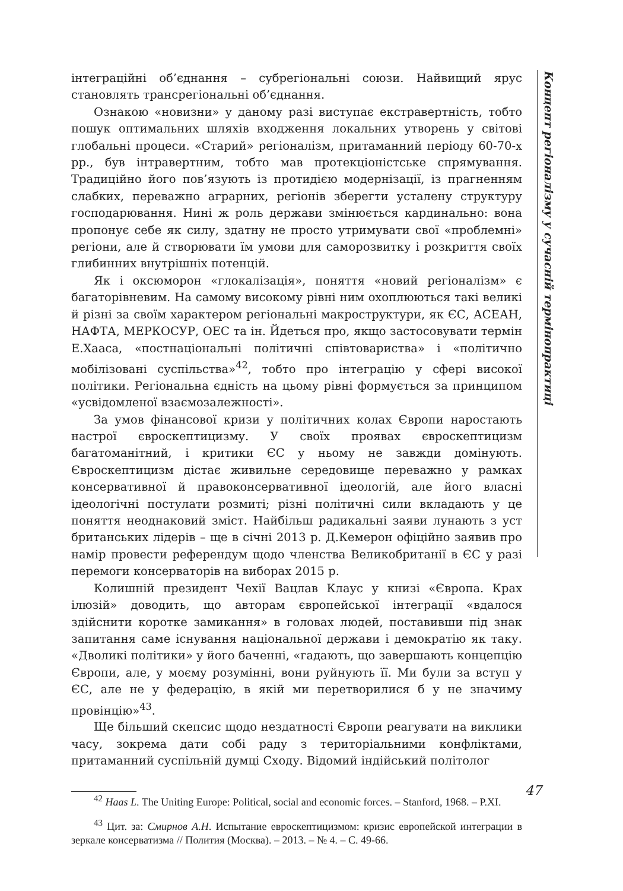інтеграційні об’єднання – субрегіональні союзи. Найвищий ярус становлять трансрегіональні об’єднання.
Ознакою «новизни» у даному разі виступає екстравертність, тобто пошук оптимальних шляхів входження локальних утворень у світові глобальні процеси. «Старий» регіоналізм, притаманний періоду 60-70-х рр., був інтравертним, тобто мав протекціоністське спрямування. Традиційно його пов’язують із протидією модернізації, із прагненням слабких, переважно аграрних, регіонів зберегти усталену структуру господарювання. Нині ж роль держави змінюється кардинально: вона пропонує себе як силу, здатну не просто утримувати свої «проблемні» регіони, але й створювати їм умови для саморозвитку і розкриття своїх глибинних внутрішніх потенцій.
Як і оксюморон «глокалізація», поняття «новий регіоналізм» є багаторівневим. На самому високому рівні ним охоплюються такі великі й різні за своїм характером регіональні макроструктури, як ЄС, АСЕАН, НАФТА, МЕРКОСУР, ОЕС та ін. Йдеться про, якщо застосовувати термін Е.Хааса, «постнаціональні політичні співтовариства» і «політично мобілізовані суспільства»<sup>42</sup>, тобто про інтеграцію у сфері високої політики. Регіональна єдність на цьому рівні формується за принципом «усвідомленої взаємозалежності».
За умов фінансової кризи у політичних колах Європи наростають настрої євроскептицизму. У своїх проявах євроскептицизм багатоманітний, і критики ЄС у ньому не завжди домінують. Євроскептицизм дістає живильне середовище переважно у рамках консервативної й правоконсервативної ідеологій, але його власні ідеологічні постулати розмиті; різні політичні сили вкладають у це поняття неоднаковий зміст. Найбільш радикальні заяви лунають з уст британських лідерів – ще в січні 2013 р. Д.Кемерон офіційно заявив про намір провести референдум щодо членства Великобританії в ЄС у разі перемоги консерваторів на виборах 2015 р.
Колишній президент Чехії Вацлав Клаус у книзі «Європа. Крах ілюзій» доводить, що авторам європейської інтеграції «вдалося здійснити коротке замикання» в головах людей, поставивши під знак запитання саме існування національної держави і демократію як таку. «Дволикі політики» у його баченні, «гадають, що завершають концепцію Європи, але, у моєму розумінні, вони руйнують її. Ми були за вступ у ЄС, але не у федерацію, в якій ми перетворилися б у не значиму провінцію»<sup>43</sup>.
Ще більший скепсис щодо нездатності Європи реагувати на виклики часу, зокрема дати собі раду з територіальними конфліктами, притаманний суспільній думці Сходу. Відомий індійський політолог
<sup>42</sup> Haas L. The Uniting Europe: Political, social and economic forces. – Stanford, 1968. – P.XI.
<sup>43</sup> Цит. за: Смирнов А.Н. Испытание евроскептицизмом: кризис европейской интеграции в зеркале консерватизма // Полития (Москва). – 2013. – № 4. – С. 49-66.
Концепт регіоналізму у сучасній термінопрактиці
47